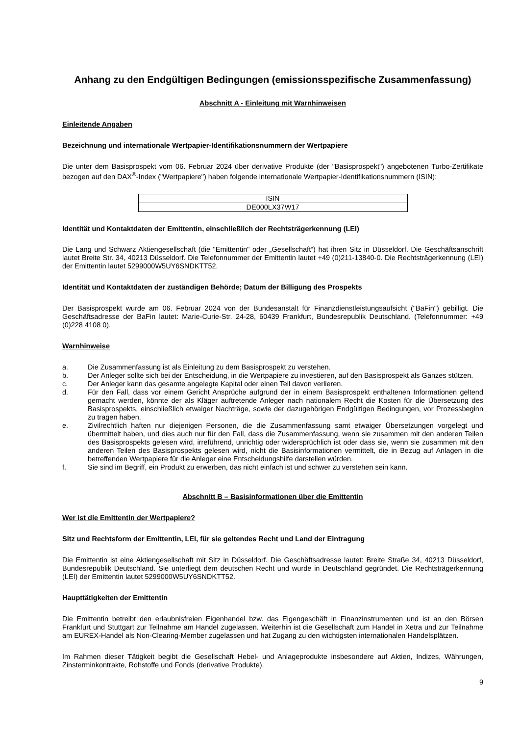Anhang zu den Endgültigen Bedingungen (emissionsspezifische Zusammenfassung)
Abschnitt A - Einleitung mit Warnhinweisen
Einleitende Angaben
Bezeichnung und internationale Wertpapier-Identifikationsnummern der Wertpapiere
Die unter dem Basisprospekt vom 06. Februar 2024 über derivative Produkte (der "Basisprospekt") angebotenen Turbo-Zertifikate bezogen auf den DAX<sup>®</sup>-Index ("Wertpapiere") haben folgende internationale Wertpapier-Identifikationsnummern (ISIN):
| ISIN |
| --- |
| DE000LX37W17 |
Identität und Kontaktdaten der Emittentin, einschließlich der Rechtsträgerkennung (LEI)
Die Lang und Schwarz Aktiengesellschaft (die "Emittentin" oder „Gesellschaft“) hat ihren Sitz in Düsseldorf. Die Geschäftsanschrift lautet Breite Str. 34, 40213 Düsseldorf. Die Telefonnummer der Emittentin lautet +49 (0)211-13840-0. Die Rechtsträgerkennung (LEI) der Emittentin lautet 5299000W5UY6SNDKTT52.
Identität und Kontaktdaten der zuständigen Behörde; Datum der Billigung des Prospekts
Der Basisprospekt wurde am 06. Februar 2024 von der Bundesanstalt für Finanzdienstleistungsaufsicht ("BaFin") gebilligt. Die Geschäftsadresse der BaFin lautet: Marie-Curie-Str. 24-28, 60439 Frankfurt, Bundesrepublik Deutschland. (Telefonnummer: +49 (0)228 4108 0).
Warnhinweise
a. Die Zusammenfassung ist als Einleitung zu dem Basisprospekt zu verstehen.
b. Der Anleger sollte sich bei der Entscheidung, in die Wertpapiere zu investieren, auf den Basisprospekt als Ganzes stützen.
c. Der Anleger kann das gesamte angelegte Kapital oder einen Teil davon verlieren.
d. Für den Fall, dass vor einem Gericht Ansprüche aufgrund der in einem Basisprospekt enthaltenen Informationen geltend gemacht werden, könnte der als Kläger auftretende Anleger nach nationalem Recht die Kosten für die Übersetzung des Basisprospekts, einschließlich etwaiger Nachträge, sowie der dazugehörigen Endgültigen Bedingungen, vor Prozessbeginn zu tragen haben.
e. Zivilrechtlich haften nur diejenigen Personen, die die Zusammenfassung samt etwaiger Übersetzungen vorgelegt und übermittelt haben, und dies auch nur für den Fall, dass die Zusammenfassung, wenn sie zusammen mit den anderen Teilen des Basisprospekts gelesen wird, irreführend, unrichtig oder widersprüchlich ist oder dass sie, wenn sie zusammen mit den anderen Teilen des Basisprospekts gelesen wird, nicht die Basisinformationen vermittelt, die in Bezug auf Anlagen in die betreffenden Wertpapiere für die Anleger eine Entscheidungshilfe darstellen würden.
f. Sie sind im Begriff, ein Produkt zu erwerben, das nicht einfach ist und schwer zu verstehen sein kann.
Abschnitt B – Basisinformationen über die Emittentin
Wer ist die Emittentin der Wertpapiere?
Sitz und Rechtsform der Emittentin, LEI, für sie geltendes Recht und Land der Eintragung
Die Emittentin ist eine Aktiengesellschaft mit Sitz in Düsseldorf. Die Geschäftsadresse lautet: Breite Straße 34, 40213 Düsseldorf, Bundesrepublik Deutschland. Sie unterliegt dem deutschen Recht und wurde in Deutschland gegründet. Die Rechtsträgerkennung (LEI) der Emittentin lautet 5299000W5UY6SNDKTT52.
Haupttätigkeiten der Emittentin
Die Emittentin betreibt den erlaubnisfreien Eigenhandel bzw. das Eigengeschäft in Finanzinstrumenten und ist an den Börsen Frankfurt und Stuttgart zur Teilnahme am Handel zugelassen. Weiterhin ist die Gesellschaft zum Handel in Xetra und zur Teilnahme am EUREX-Handel als Non-Clearing-Member zugelassen und hat Zugang zu den wichtigsten internationalen Handelsplätzen.
Im Rahmen dieser Tätigkeit begibt die Gesellschaft Hebel- und Anlageprodukte insbesondere auf Aktien, Indizes, Währungen, Zinsterminkontrakte, Rohstoffe und Fonds (derivative Produkte).
9